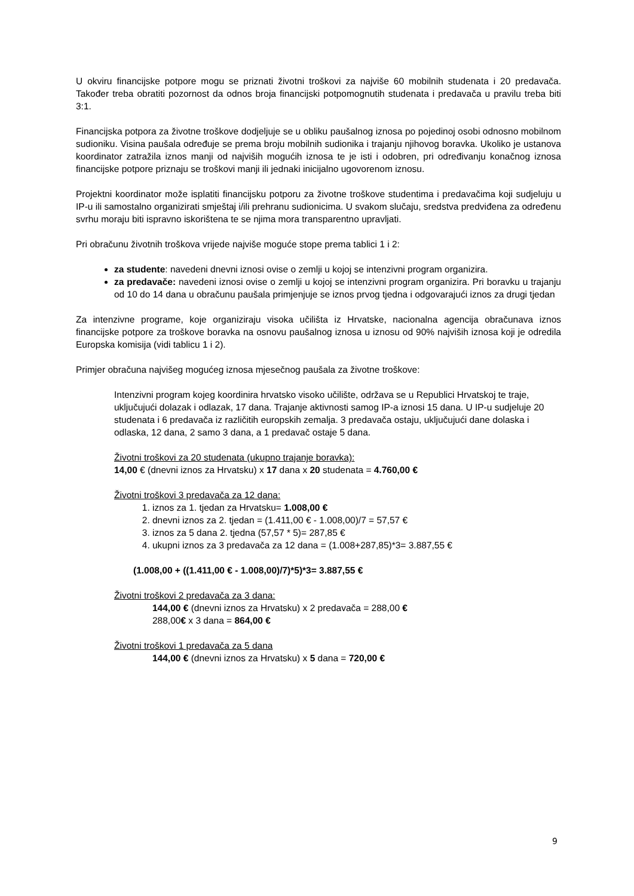U okviru financijske potpore mogu se priznati životni troškovi za najviše 60 mobilnih studenata i 20 predavača. Također treba obratiti pozornost da odnos broja financijski potpomognutih studenata i predavača u pravilu treba biti 3:1.
Financijska potpora za životne troškove dodjeljuje se u obliku paušalnog iznosa po pojedinoj osobi odnosno mobilnom sudioniku. Visina paušala određuje se prema broju mobilnih sudionika i trajanju njihovog boravka. Ukoliko je ustanova koordinator zatražila iznos manji od najviših mogućih iznosa te je isti i odobren, pri određivanju konačnog iznosa financijske potpore priznaju se troškovi manji ili jednaki inicijalno ugovorenom iznosu.
Projektni koordinator može isplatiti financijsku potporu za životne troškove studentima i predavačima koji sudjeluju u IP-u ili samostalno organizirati smještaj i/ili prehranu sudionicima. U svakom slučaju, sredstva predviđena za određenu svrhu moraju biti ispravno iskorištena te se njima mora transparentno upravljati.
Pri obračunu životnih troškova vrijede najviše moguće stope prema tablici 1 i 2:
za studente: navedeni dnevni iznosi ovise o zemlji u kojoj se intenzivni program organizira.
za predavače: navedeni iznosi ovise o zemlji u kojoj se intenzivni program organizira. Pri boravku u trajanju od 10 do 14 dana u obračunu paušala primjenjuje se iznos prvog tjedna i odgovarajući iznos za drugi tjedan
Za intenzivne programe, koje organiziraju visoka učilišta iz Hrvatske, nacionalna agencija obračunava iznos financijske potpore za troškove boravka na osnovu paušalnog iznosa u iznosu od 90% najviših iznosa koji je odredila Europska komisija (vidi tablicu 1 i 2).
Primjer obračuna najvišeg mogućeg iznosa mjesečnog paušala za životne troškove:
Intenzivni program kojeg koordinira hrvatsko visoko učilište, održava se u Republici Hrvatskoj te traje, uključujući dolazak i odlazak, 17 dana. Trajanje aktivnosti samog IP-a iznosi 15 dana. U IP-u sudjeluje 20 studenata i 6 predavača iz različitih europskih zemalja. 3 predavača ostaju, uključujući dane dolaska i odlaska, 12 dana, 2 samo 3 dana, a 1 predavač ostaje 5 dana.
Životni troškovi za 20 studenata (ukupno trajanje boravka):
14,00 € (dnevni iznos za Hrvatsku) x 17 dana x 20 studenata = 4.760,00 €
Životni troškovi 3 predavača za 12 dana:
1. iznos za 1. tjedan za Hrvatsku= 1.008,00 €
2. dnevni iznos za 2. tjedan = (1.411,00 € - 1.008,00)/7 = 57,57 €
3. iznos za 5 dana 2. tjedna (57,57 * 5)= 287,85 €
4. ukupni iznos za 3 predavača za 12 dana = (1.008+287,85)*3= 3.887,55 €
(1.008,00 + ((1.411,00 € - 1.008,00)/7)*5)*3= 3.887,55 €
Životni troškovi 2 predavača za 3 dana:
144,00 € (dnevni iznos za Hrvatsku) x 2 predavača = 288,00 €
288,00€ x 3 dana = 864,00 €
Životni troškovi 1 predavača za 5 dana
144,00 € (dnevni iznos za Hrvatsku) x 5 dana = 720,00 €
9